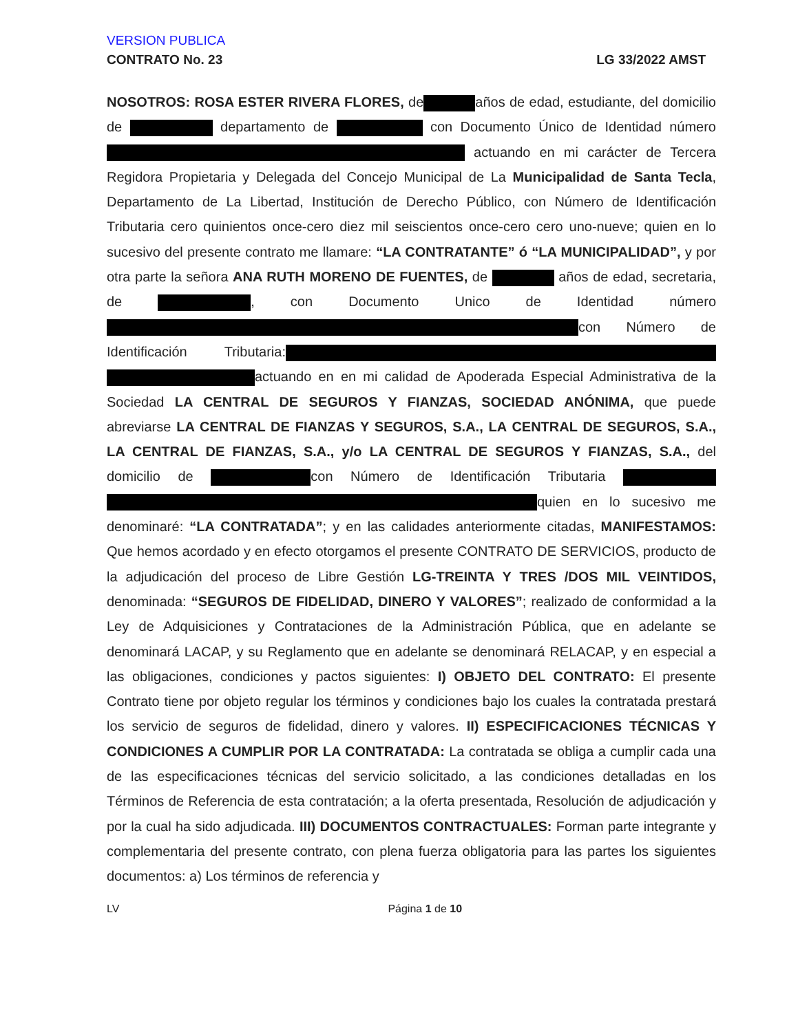VERSION PUBLICA
CONTRATO No. 23 LG 33/2022 AMST
NOSOTROS: ROSA ESTER RIVERA FLORES, de años de edad, estudiante, del domicilio de departamento de con Documento Único de Identidad número actuando en mi carácter de Tercera Regidora Propietaria y Delegada del Concejo Municipal de La Municipalidad de Santa Tecla, Departamento de La Libertad, Institución de Derecho Público, con Número de Identificación Tributaria cero quinientos once-cero diez mil seiscientos once-cero cero uno-nueve; quien en lo sucesivo del presente contrato me llamare: “LA CONTRATANTE” ó “LA MUNICIPALIDAD”, y por otra parte la señora ANA RUTH MORENO DE FUENTES, de años de edad, secretaria, de , con Documento Unico de Identidad número con Número de Identificación Tributaria: actuando en en mi calidad de Apoderada Especial Administrativa de la Sociedad LA CENTRAL DE SEGUROS Y FIANZAS, SOCIEDAD ANÓNIMA, que puede abreviarse LA CENTRAL DE FIANZAS Y SEGUROS, S.A., LA CENTRAL DE SEGUROS, S.A., LA CENTRAL DE FIANZAS, S.A., y/o LA CENTRAL DE SEGUROS Y FIANZAS, S.A., del domicilio de con Número de Identificación Tributaria quien en lo sucesivo me denominaré: “LA CONTRATADA”; y en las calidades anteriormente citadas, MANIFESTAMOS: Que hemos acordado y en efecto otorgamos el presente CONTRATO DE SERVICIOS, producto de la adjudicación del proceso de Libre Gestión LG-TREINTA Y TRES /DOS MIL VEINTIDOS, denominada: “SEGUROS DE FIDELIDAD, DINERO Y VALORES”; realizado de conformidad a la Ley de Adquisiciones y Contrataciones de la Administración Pública, que en adelante se denominará LACAP, y su Reglamento que en adelante se denominará RELACAP, y en especial a las obligaciones, condiciones y pactos siguientes: I) OBJETO DEL CONTRATO: El presente Contrato tiene por objeto regular los términos y condiciones bajo los cuales la contratada prestará los servicio de seguros de fidelidad, dinero y valores. II) ESPECIFICACIONES TÉCNICAS Y CONDICIONES A CUMPLIR POR LA CONTRATADA: La contratada se obliga a cumplir cada una de las especificaciones técnicas del servicio solicitado, a las condiciones detalladas en los Términos de Referencia de esta contratación; a la oferta presentada, Resolución de adjudicación y por la cual ha sido adjudicada. III) DOCUMENTOS CONTRACTUALES: Forman parte integrante y complementaria del presente contrato, con plena fuerza obligatoria para las partes los siguientes documentos: a) Los términos de referencia y
LV Página 1 de 10